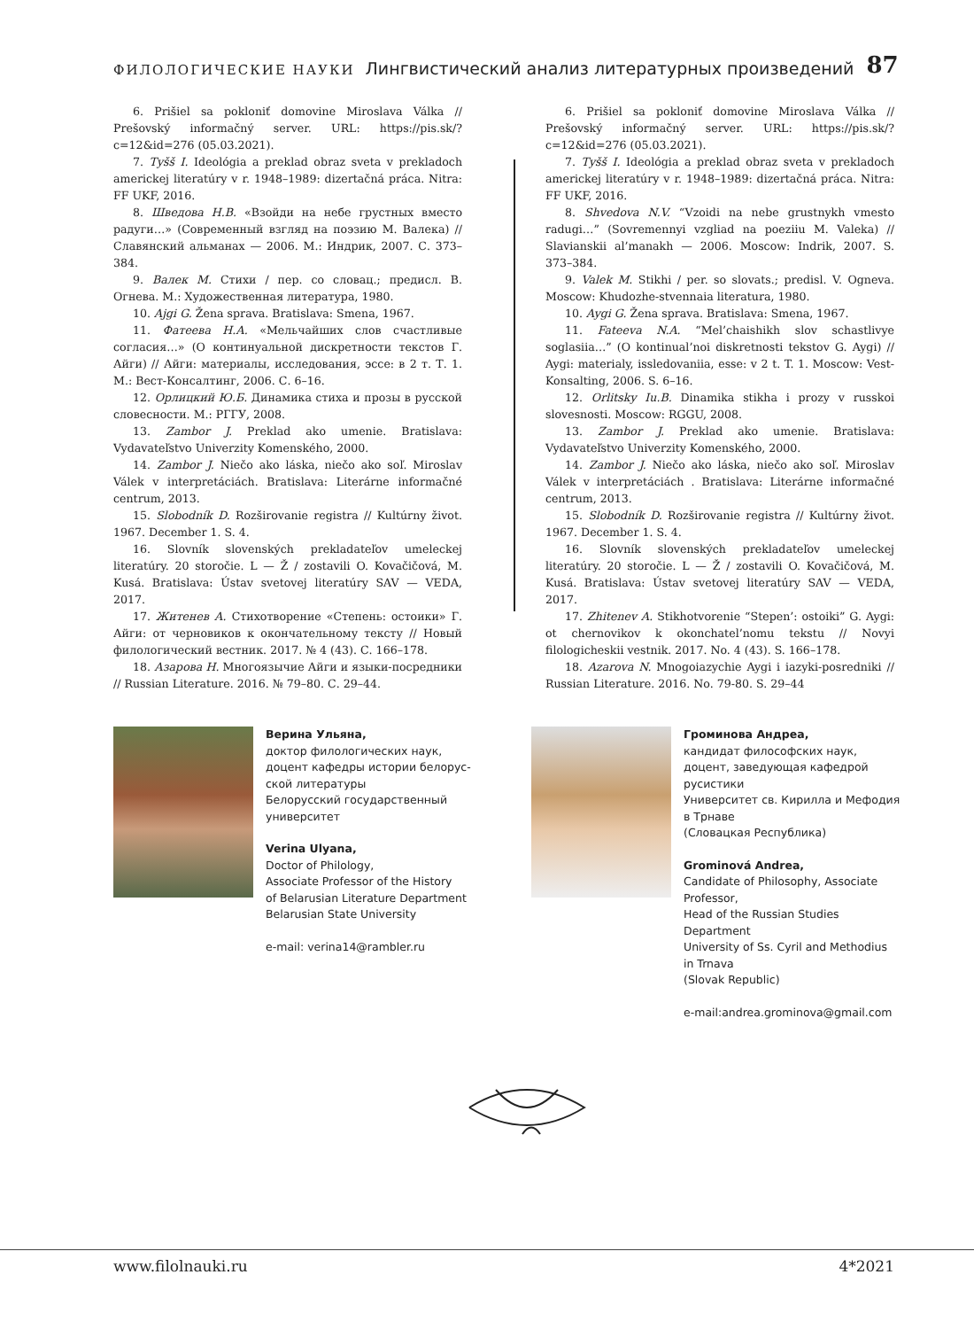ФИЛОЛОГИЧЕСКИЕ НАУКИ Лингвистический анализ литературных произведений 87
6. Prišiel sa pokloniť domovine Miroslava Válka // Prešovský informačný server. URL: https://pis.sk/?c=12&id=276 (05.03.2021).
7. Tyšš I. Ideológia a preklad obraz sveta v prekladoch americkej literatúry v r. 1948–1989: dizertačná práca. Nitra: FF UKF, 2016.
8. Шведова Н.В. «Взойди на небе грустных вместо радуги…» (Современный взгляд на поэзию М. Валека) // Славянский альманах — 2006. М.: Индрик, 2007. С. 373–384.
9. Валек М. Стихи / пер. со словац.; предисл. В. Огнева. М.: Художественная литература, 1980.
10. Ajgi G. Žena sprava. Bratislava: Smena, 1967.
11. Фатеева Н.А. «Мельчайших слов счастливые согласия…» (О континуальной дискретности текстов Г. Айги) // Айги: материалы, исследования, эссе: в 2 т. Т. 1. М.: Вест-Консалтинг, 2006. С. 6–16.
12. Орлицкий Ю.Б. Динамика стиха и прозы в русской словесности. М.: РГГУ, 2008.
13. Zambor J. Preklad ako umenie. Bratislava: Vydavateľstvo Univerzity Komenského, 2000.
14. Zambor J. Niečo ako láska, niečo ako soľ. Miroslav Válek v interpretáciách. Bratislava: Literárne informačné centrum, 2013.
15. Slobodník D. Rozširovanie registra // Kultúrny život. 1967. December 1. S. 4.
16. Slovník slovenských prekladateľov umeleckej literatúry. 20 storočie. L — Ž / zostavili O. Kovačičová, M. Kusá. Bratislava: Ústav svetovej literatúry SAV — VEDA, 2017.
17. Житенев А. Стихотворение «Степень: остоики» Г. Айги: от черновиков к окончательному тексту // Новый филологический вестник. 2017. № 4 (43). С. 166–178.
18. Азарова Н. Многоязычие Айги и языки-посредники // Russian Literature. 2016. № 79–80. С. 29–44.
6. Prišiel sa pokloniť domovine Miroslava Válka // Prešovský informačný server. URL: https://pis.sk/?c=12&id=276 (05.03.2021).
7. Tyšš I. Ideológia a preklad obraz sveta v prekladoch americkej literatúry v r. 1948–1989: dizertačná práca. Nitra: FF UKF, 2016.
8. Shvedova N.V. “Vzoidi na nebe grustnykh vmesto radugi…” (Sovremennyi vzgliad na poeziiu M. Valeka) // Slavianskii al’manakh — 2006. Moscow: Indrik, 2007. S. 373–384.
9. Valek M. Stikhi / per. so slovats.; predisl. V. Ogneva. Moscow: Khudozhe-stvennaia literatura, 1980.
10. Aygi G. Žena sprava. Bratislava: Smena, 1967.
11. Fateeva N.A. “Mel’chaishikh slov schastlivye soglasiia…” (O kontinual’noi diskretnosti tekstov G. Aygi) // Aygi: materialy, issledovaniia, esse: v 2 t. T. 1. Moscow: Vest-Konsalting, 2006. S. 6–16.
12. Orlitsky Iu.B. Dinamika stikha i prozy v russkoi slovesnosti. Moscow: RGGU, 2008.
13. Zambor J. Preklad ako umenie. Bratislava: Vydavateľstvo Univerzity Komenského, 2000.
14. Zambor J. Niečo ako láska, niečo ako soľ. Miroslav Válek v interpretáciách . Bratislava: Literárne informačné centrum, 2013.
15. Slobodník D. Rozširovanie registra // Kultúrny život. 1967. December 1. S. 4.
16. Slovník slovenských prekladateľov umeleckej literatúry. 20 storočie. L — Ž / zostavili O. Kovačičová, M. Kusá. Bratislava: Ústav svetovej literatúry SAV — VEDA, 2017.
17. Zhitenev A. Stikhotvorenie “Stepen’: ostoiki” G. Aygi: ot chernovikov k okonchatel’nomu tekstu // Novyi filologicheskii vestnik. 2017. No. 4 (43). S. 166–178.
18. Azarova N. Mnogoiazychie Aygi i iazyki-posredniki // Russian Literature. 2016. No. 79-80. S. 29–44
Верина Ульяна,
доктор филологических наук,
доцент кафедры истории белорус-
ской литературы
Белорусский государственный
университет
Verina Ulyana,
Doctor of Philology,
Associate Professor of the History
of Belarusian Literature Department
Belarusian State University
e-mail: verina14@rambler.ru
Громинова Андреа,
кандидат философских наук,
доцент, заведующая кафедрой
русистики
Университет св. Кирилла и Мефодия
в Трнаве
(Словацкая Республика)
Grominová Andrea,
Candidate of Philosophy, Associate
Professor,
Head of the Russian Studies
Department
University of Ss. Cyril and Methodius
in Trnava
(Slovak Republic)
e-mail:andrea.grominova@gmail.com
www.filolnauki.ru 4*2021